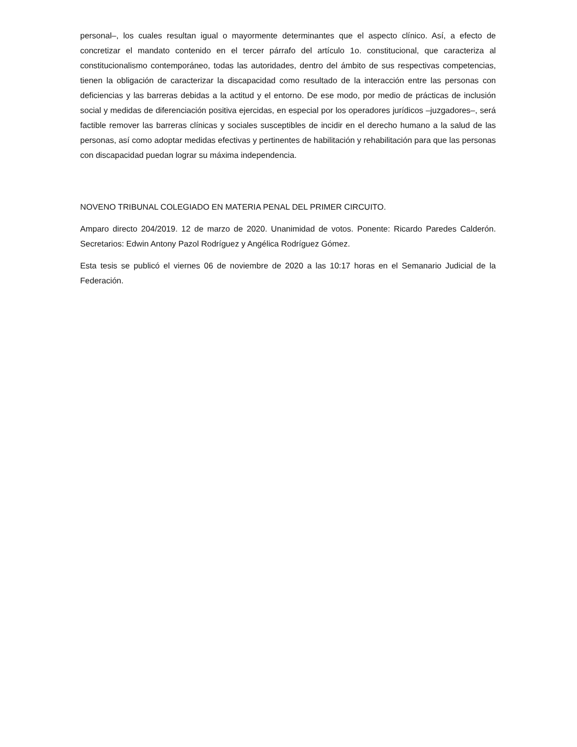personal–, los cuales resultan igual o mayormente determinantes que el aspecto clínico. Así, a efecto de concretizar el mandato contenido en el tercer párrafo del artículo 1o. constitucional, que caracteriza al constitucionalismo contemporáneo, todas las autoridades, dentro del ámbito de sus respectivas competencias, tienen la obligación de caracterizar la discapacidad como resultado de la interacción entre las personas con deficiencias y las barreras debidas a la actitud y el entorno. De ese modo, por medio de prácticas de inclusión social y medidas de diferenciación positiva ejercidas, en especial por los operadores jurídicos –juzgadores–, será factible remover las barreras clínicas y sociales susceptibles de incidir en el derecho humano a la salud de las personas, así como adoptar medidas efectivas y pertinentes de habilitación y rehabilitación para que las personas con discapacidad puedan lograr su máxima independencia.
NOVENO TRIBUNAL COLEGIADO EN MATERIA PENAL DEL PRIMER CIRCUITO.
Amparo directo 204/2019. 12 de marzo de 2020. Unanimidad de votos. Ponente: Ricardo Paredes Calderón. Secretarios: Edwin Antony Pazol Rodríguez y Angélica Rodríguez Gómez.
Esta tesis se publicó el viernes 06 de noviembre de 2020 a las 10:17 horas en el Semanario Judicial de la Federación.